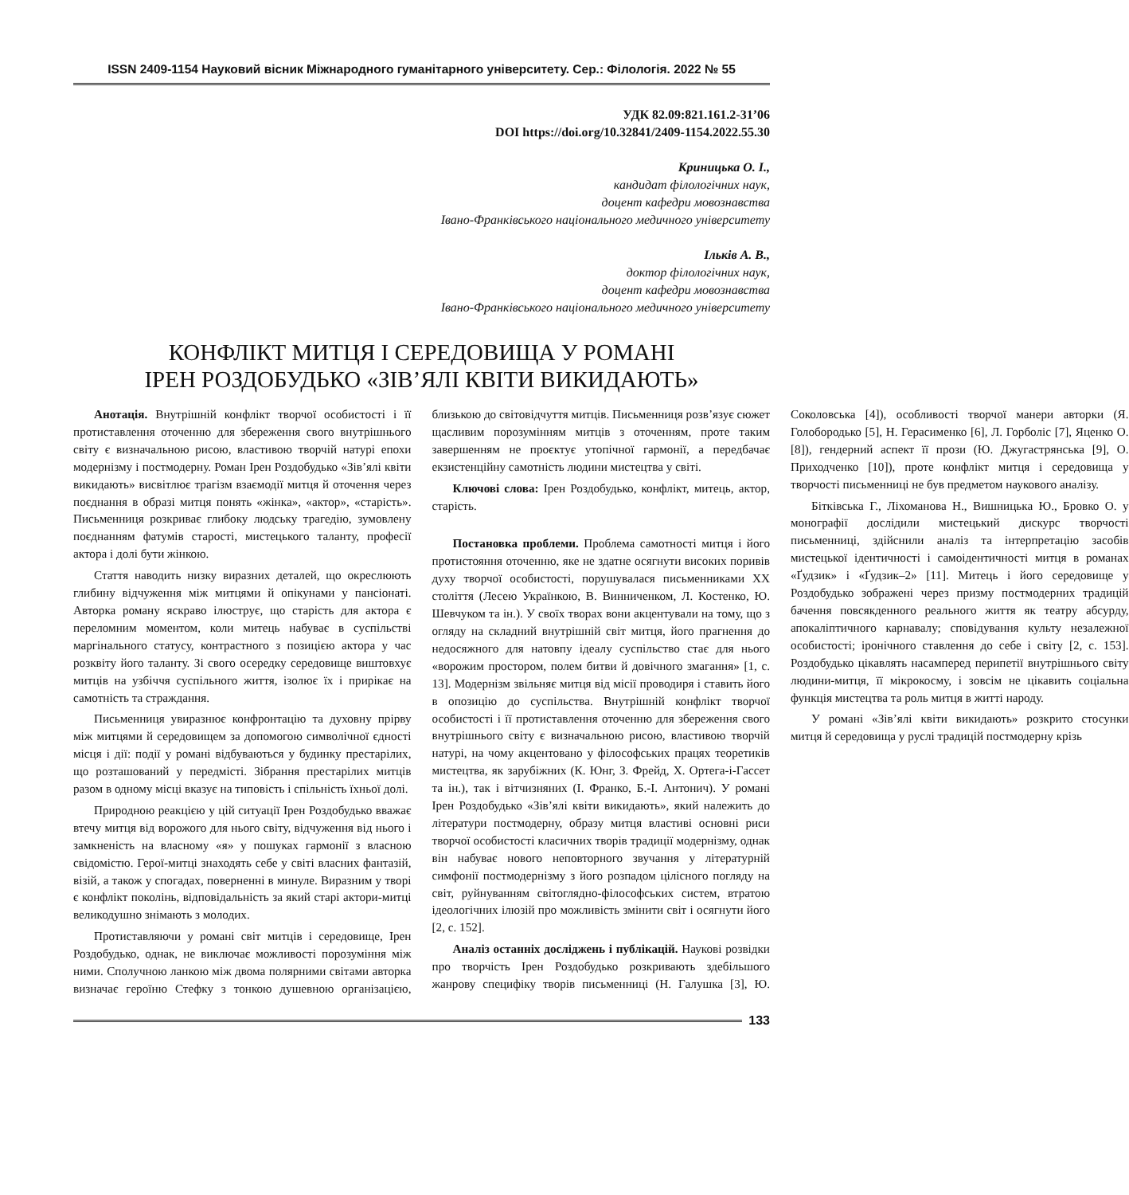ISSN 2409-1154 Науковий вісник Міжнародного гуманітарного університету. Сер.: Філологія. 2022 № 55
УДК 82.09:821.161.2-31’06
DOI https://doi.org/10.32841/2409-1154.2022.55.30
Криницька О. І.,
кандидат філологічних наук,
доцент кафедри мовознавства
Івано-Франківського національного медичного університету
Ільків А. В.,
доктор філологічних наук,
доцент кафедри мовознавства
Івано-Франківського національного медичного університету
КОНФЛІКТ МИТЦЯ І СЕРЕДОВИЩА У РОМАНІ
ІРЕН РОЗДОБУДЬКО «ЗІВ’ЯЛІ КВІТИ ВИКИДАЮТЬ»
Анотація. Внутрішній конфлікт творчої особистості і її протиставлення оточенню для збереження свого внутрішнього світу є визначальною рисою, властивою творчій натурі епохи модернізму і постмодерну. Роман Ірен Роздобудько «Зів’ялі квіти викидають» висвітлює трагізм взаємодії митця й оточення через поєднання в образі митця понять «жінка», «актор», «старість». Письменниця розкриває глибоку людську трагедію, зумовлену поєднанням фатумів старості, мистецького таланту, професії актора і долі бути жінкою.
Стаття наводить низку виразних деталей, що окреслюють глибину відчуження між митцями й опікунами у пансіонаті. Авторка роману яскраво ілюструє, що старість для актора є переломним моментом, коли митець набуває в суспільстві маргінального статусу, контрастного з позицією актора у час розквіту його таланту. Зі свого осередку середовище виштовхує митців на узбіччя суспільного життя, ізолює їх і прирікає на самотність та страждання.
Письменниця увиразнює конфронтацію та духовну прірву між митцями й середовищем за допомогою символічної єдності місця і дії: події у романі відбуваються у будинку престарілих, що розташований у передмісті. Зібрання престарілих митців разом в одному місці вказує на типовість і спільність їхньої долі.
Природною реакцією у цій ситуації Ірен Роздобудько вважає втечу митця від ворожого для нього світу, відчуження від нього і замкненість на власному «я» у пошуках гармонії з власною свідомістю. Герої-митці знаходять себе у світі власних фантазій, візій, а також у спогадах, поверненні в минуле. Виразним у творі є конфлікт поколінь, відповідальність за який старі актори-митці великодушно знімають з молодих.
Протиставляючи у романі світ митців і середовище, Ірен Роздобудько, однак, не виключає можливості порозуміння між ними. Сполучною ланкою між двома полярними світами авторка визначає героїню Стефку з тонкою душевною організацією, близькою до світовідчуття митців. Письменниця розв’язує сюжет щасливим порозумінням митців з оточенням, проте таким завершенням не проєктує утопічної гармонії, а передбачає екзистенційну самотність людини мистецтва у світі.
Ключові слова: Ірен Роздобудько, конфлікт, митець, актор, старість.
Постановка проблеми. Проблема самотності митця і його протистояння оточенню, яке не здатне осягнути високих поривів духу творчої особистості, порушувалася письменниками ХХ століття (Лесею Українкою, В. Винниченком, Л. Костенко, Ю. Шевчуком та ін.). У своїх творах вони акцентували на тому, що з огляду на складний внутрішній світ митця, його прагнення до недосяжного для натовпу ідеалу суспільство стає для нього «ворожим простором, полем битви й довічного змагання» [1, с. 13]. Модернізм звільняє митця від місії проводиря і ставить його в опозицію до суспільства. Внутрішній конфлікт творчої особистості і її протиставлення оточенню для збереження свого внутрішнього світу є визначальною рисою, властивою творчій натурі, на чому акцентовано у філософських працях теоретиків мистецтва, як зарубіжних (К. Юнг, З. Фрейд, Х. Ортега-і-Гассет та ін.), так і вітчизняних (І. Франко, Б.-І. Антонич). У романі Ірен Роздобудько «Зів’ялі квіти викидають», який належить до літератури постмодерну, образу митця властиві основні риси творчої особистості класичних творів традиції модернізму, однак він набуває нового неповторного звучання у літературній симфонії постмодернізму з його розпадом цілісного погляду на світ, руйнуванням світоглядно-філософських систем, втратою ідеологічних ілюзій про можливість змінити світ і осягнути його [2, с. 152].
Аналіз останніх досліджень і публікацій. Наукові розвідки про творчість Ірен Роздобудько розкривають здебільшого жанрову специфіку творів письменниці (Н. Галушка [3], Ю. Соколовська [4]), особливості творчої манери авторки (Я. Голобородько [5], Н. Герасименко [6], Л. Горболіс [7], Яценко О. [8]), гендерний аспект її прози (Ю. Джугастрянська [9], О. Приходченко [10]), проте конфлікт митця і середовища у творчості письменниці не був предметом наукового аналізу.
Бітківська Г., Ліхоманова Н., Вишницька Ю., Бровко О. у монографії дослідили мистецький дискурс творчості письменниці, здійснили аналіз та інтерпретацію засобів мистецької ідентичності і самоідентичності митця в романах «Ґудзик» і «Ґудзик–2» [11]. Митець і його середовище у Роздобудько зображені через призму постмодерних традицій бачення повсякденного реального життя як театру абсурду, апокаліптичного карнавалу; сповідування культу незалежної особистості; іронічного ставлення до себе і світу [2, с. 153]. Роздобудько цікавлять насамперед перипетії внутрішнього світу людини-митця, її мікрокосму, і зовсім не цікавить соціальна функція мистецтва та роль митця в житті народу.
У романі «Зів’ялі квіти викидають» розкрито стосунки митця й середовища у руслі традицій постмодерну крізь
133